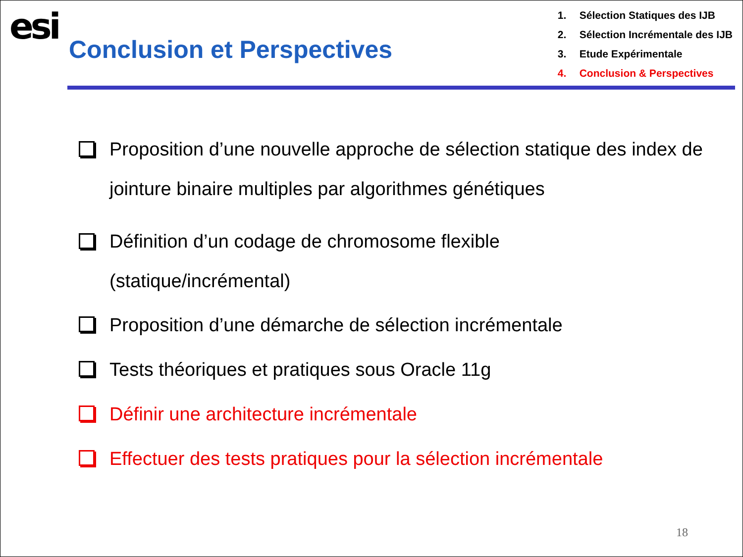esi
Conclusion et Perspectives
1. Sélection Statiques des IJB
2. Sélection Incrémentale des IJB
3. Etude Expérimentale
4. Conclusion & Perspectives
Proposition d’une nouvelle approche de sélection statique des index de jointure binaire multiples par algorithmes génétiques
Définition d’un codage de chromosome flexible
(statique/incrémental)
Proposition d’une démarche de sélection incrémentale
Tests théoriques et pratiques sous Oracle 11g
Définir une architecture incrémentale
Effectuer des tests pratiques pour la sélection incrémentale
18